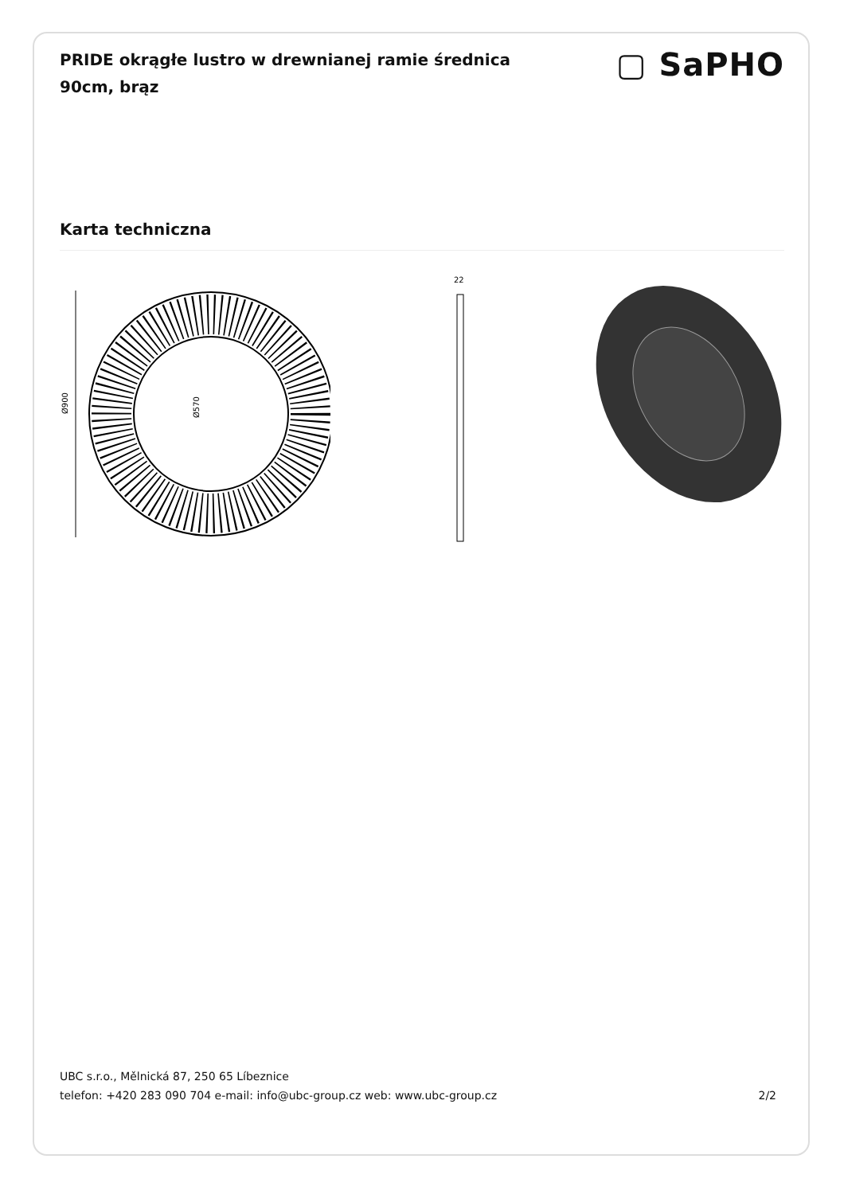PRIDE okrągłe lustro w drewnianej ramie średnica 90cm, brąz
▢ SaPHO
Karta techniczna
Ø900
Ø570
22
UBC s.r.o., Mělnická 87, 250 65 Líbeznice
telefon: +420 283 090 704 e-mail: info@ubc-group.cz web: www.ubc-group.cz 2/2